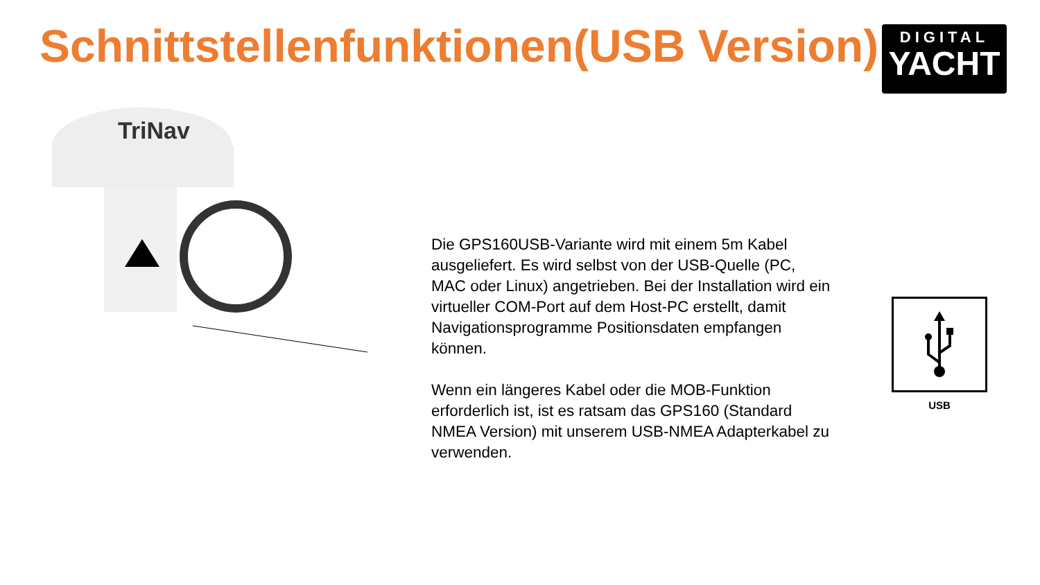Schnittstellenfunktionen(USB Version)
DIGITAL
YACHT
TriNav
Die GPS160USB-Variante wird mit einem 5m Kabel ausgeliefert. Es wird selbst von der USB-Quelle (PC, MAC oder Linux) angetrieben. Bei der Installation wird ein virtueller COM-Port auf dem Host-PC erstellt, damit Navigationsprogramme Positionsdaten empfangen können.
Wenn ein längeres Kabel oder die MOB-Funktion erforderlich ist, ist es ratsam das GPS160 (Standard NMEA Version) mit unserem USB-NMEA Adapterkabel zu verwenden.
USB